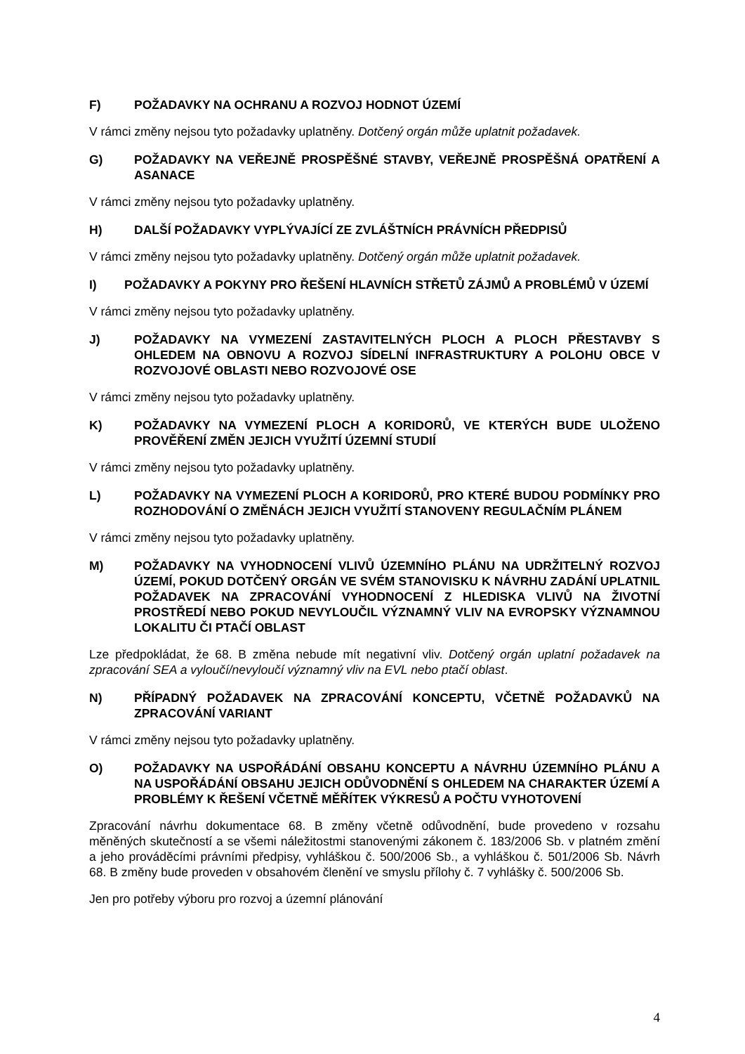F) POŽADAVKY NA OCHRANU A ROZVOJ HODNOT ÚZEMÍ
V rámci změny nejsou tyto požadavky uplatněny. Dotčený orgán může uplatnit požadavek.
G) POŽADAVKY NA VEŘEJNĚ PROSPĚŠNÉ STAVBY, VEŘEJNĚ PROSPĚŠNÁ OPATŘENÍ A ASANACE
V rámci změny nejsou tyto požadavky uplatněny.
H) DALŠÍ POŽADAVKY VYPLÝVAJÍCÍ ZE ZVLÁŠTNÍCH PRÁVNÍCH PŘEDPISŮ
V rámci změny nejsou tyto požadavky uplatněny. Dotčený orgán může uplatnit požadavek.
I) POŽADAVKY A POKYNY PRO ŘEŠENÍ HLAVNÍCH STŘETŮ ZÁJMŮ A PROBLÉMŮ V ÚZEMÍ
V rámci změny nejsou tyto požadavky uplatněny.
J) POŽADAVKY NA VYMEZENÍ ZASTAVITELNÝCH PLOCH A PLOCH PŘESTAVBY S OHLEDEM NA OBNOVU A ROZVOJ SÍDELNÍ INFRASTRUKTURY A POLOHU OBCE V ROZVOJOVÉ OBLASTI NEBO ROZVOJOVÉ OSE
V rámci změny nejsou tyto požadavky uplatněny.
K) POŽADAVKY NA VYMEZENÍ PLOCH A KORIDORŮ, VE KTERÝCH BUDE ULOŽENO PROVĚŘENÍ ZMĚN JEJICH VYUŽITÍ ÚZEMNÍ STUDIÍ
V rámci změny nejsou tyto požadavky uplatněny.
L) POŽADAVKY NA VYMEZENÍ PLOCH A KORIDORŮ, PRO KTERÉ BUDOU PODMÍNKY PRO ROZHODOVÁNÍ O ZMĚNÁCH JEJICH VYUŽITÍ STANOVENY REGULAČNÍM PLÁNEM
V rámci změny nejsou tyto požadavky uplatněny.
M) POŽADAVKY NA VYHODNOCENÍ VLIVŮ ÚZEMNÍHO PLÁNU NA UDRŽITELNÝ ROZVOJ ÚZEMÍ, POKUD DOTČENÝ ORGÁN VE SVÉM STANOVISKU K NÁVRHU ZADÁNÍ UPLATNIL POŽADAVEK NA ZPRACOVÁNÍ VYHODNOCENÍ Z HLEDISKA VLIVŮ NA ŽIVOTNÍ PROSTŘEDÍ NEBO POKUD NEVYLOUČIL VÝZNAMNÝ VLIV NA EVROPSKY VÝZNAMNOU LOKALITU ČI PTAČÍ OBLAST
Lze předpokládat, že 68. B změna nebude mít negativní vliv. Dotčený orgán uplatní požadavek na zpracování SEA a vyloučí/nevyloučí významný vliv na EVL nebo ptačí oblast.
N) PŘÍPADNÝ POŽADAVEK NA ZPRACOVÁNÍ KONCEPTU, VČETNĚ POŽADAVKŮ NA ZPRACOVÁNÍ VARIANT
V rámci změny nejsou tyto požadavky uplatněny.
O) POŽADAVKY NA USPOŘÁDÁNÍ OBSAHU KONCEPTU A NÁVRHU ÚZEMNÍHO PLÁNU A NA USPOŘÁDÁNÍ OBSAHU JEJICH ODŮVODNĚNÍ S OHLEDEM NA CHARAKTER ÚZEMÍ A PROBLÉMY K ŘEŠENÍ VČETNĚ MĚŘÍTEK VÝKRESŮ A POČTU VYHOTOVENÍ
Zpracování návrhu dokumentace 68. B změny včetně odůvodnění, bude provedeno v rozsahu měněných skutečností a se všemi náležitostmi stanovenými zákonem č. 183/2006 Sb. v platném změní a jeho prováděcími právními předpisy, vyhláškou č. 500/2006 Sb., a vyhláškou č. 501/2006 Sb. Návrh 68. B změny bude proveden v obsahovém členění ve smyslu přílohy č. 7 vyhlášky č. 500/2006 Sb.
Jen pro potřeby výboru pro rozvoj a územní plánování
4